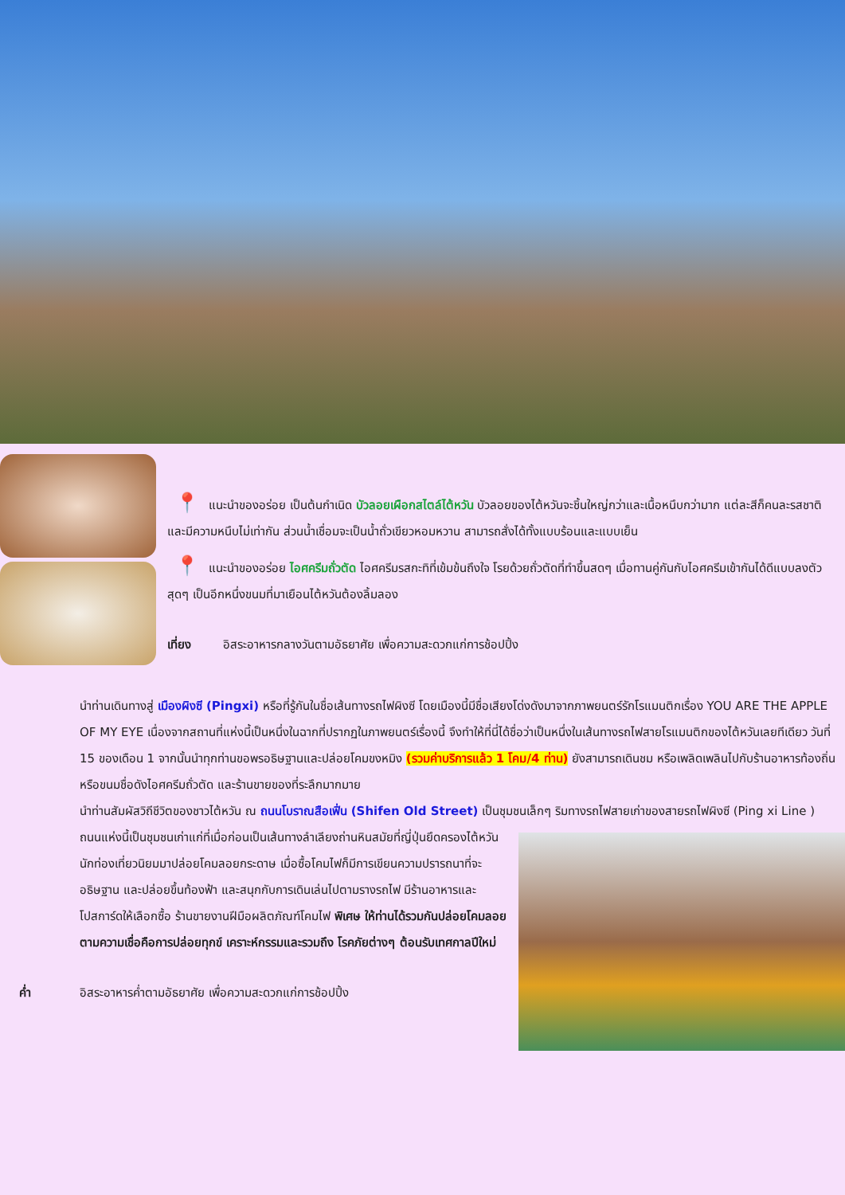📍 แนะนำของอร่อย เป็นต้นกำเนิด บัวลอยเผือกสไตล์ไต้หวัน บัวลอยของไต้หวันจะชิ้นใหญ่กว่าและเนื้อหนึบกว่ามาก แต่ละสีก็คนละรสชาติและมีความหนึบไม่เท่ากัน ส่วนน้ำเชื่อมจะเป็นน้ำถั่วเขียวหอมหวาน สามารถสั่งได้ทั้งแบบร้อนและแบบเย็น
📍 แนะนำของอร่อย ไอศครีมถั่วตัด ไอศครีมรสกะทิที่เข้มข้นถึงใจ โรยด้วยถั่วตัดที่ทำขึ้นสดๆ เมื่อทานคู่กันกับไอศครีมเข้ากันได้ดีแบบลงตัวสุดๆ เป็นอีกหนึ่งขนมที่มาเยือนไต้หวันต้องลิ้มลอง
เที่ยง อิสระอาหารกลางวันตามอัธยาศัย เพื่อความสะดวกแก่การช้อปปิ้ง
นำท่านเดินทางสู่ เมืองผิงซี (Pingxi) หรือที่รู้กันในชื่อเส้นทางรถไฟผิงซี โดยเมืองนี้มีชื่อเสียงโด่งดังมาจากภาพยนตร์รักโรแมนติกเรื่อง YOU ARE THE APPLE OF MY EYE เนื่องจากสถานที่แห่งนี้เป็นหนึ่งในฉากที่ปรากฏในภาพยนตร์เรื่องนี้ จึงทำให้ที่นี่ได้ชื่อว่าเป็นหนึ่งในเส้นทางรถไฟสายโรแมนติกของไต้หวันเลยทีเดียว วันที่ 15 ของเดือน 1 จากนั้นนำทุกท่านขอพรอธิษฐานและปล่อยโคมขงหมิง (รวมค่าบริการแล้ว 1 โคม/4 ท่าน) ยังสามารถเดินชม หรือเพลิดเพลินไปกับร้านอาหารท้องถิ่น หรือขนมชื่อดังไอศครีมถั่วตัด และร้านขายของที่ระลึกมากมาย
นำท่านสัมผัสวิถีชีวิตของชาวไต้หวัน ณ ถนนโบราณสือเฟิ่น (Shifen Old Street) เป็นชุมชนเล็กๆ ริมทางรถไฟสายเก่าของสายรถไฟผิงซี (Ping xi Line ) ถนนแห่งนี้เป็นชุมชนเก่าแก่ที่เมื่อก่อนเป็นเส้นทางลำเลียงถ่านหินสมัยที่ญี่ปุ่นยึดครองไต้หวัน นักท่องเที่ยวนิยมมาปล่อยโคมลอยกระดาษ เมื่อซื้อโคมไฟก็มีการเขียนความปรารถนาที่จะอธิษฐาน และปล่อยขึ้นท้องฟ้า และสนุกกับการเดินเล่นไปตามรางรถไฟ มีร้านอาหารและโปสการ์ดให้เลือกซื้อ ร้านขายงานฝีมือผลิตภัณฑ์โคมไฟ พิเศษ ให้ท่านได้รวมกันปล่อยโคมลอยตามความเชื่อคือการปล่อยทุกข์ เคราะห์กรรมและรวมถึง โรคภัยต่างๆ ต้อนรับเทศกาลปีใหม่
ค่ำ อิสระอาหารค่ำตามอัธยาศัย เพื่อความสะดวกแก่การช้อปปิ้ง